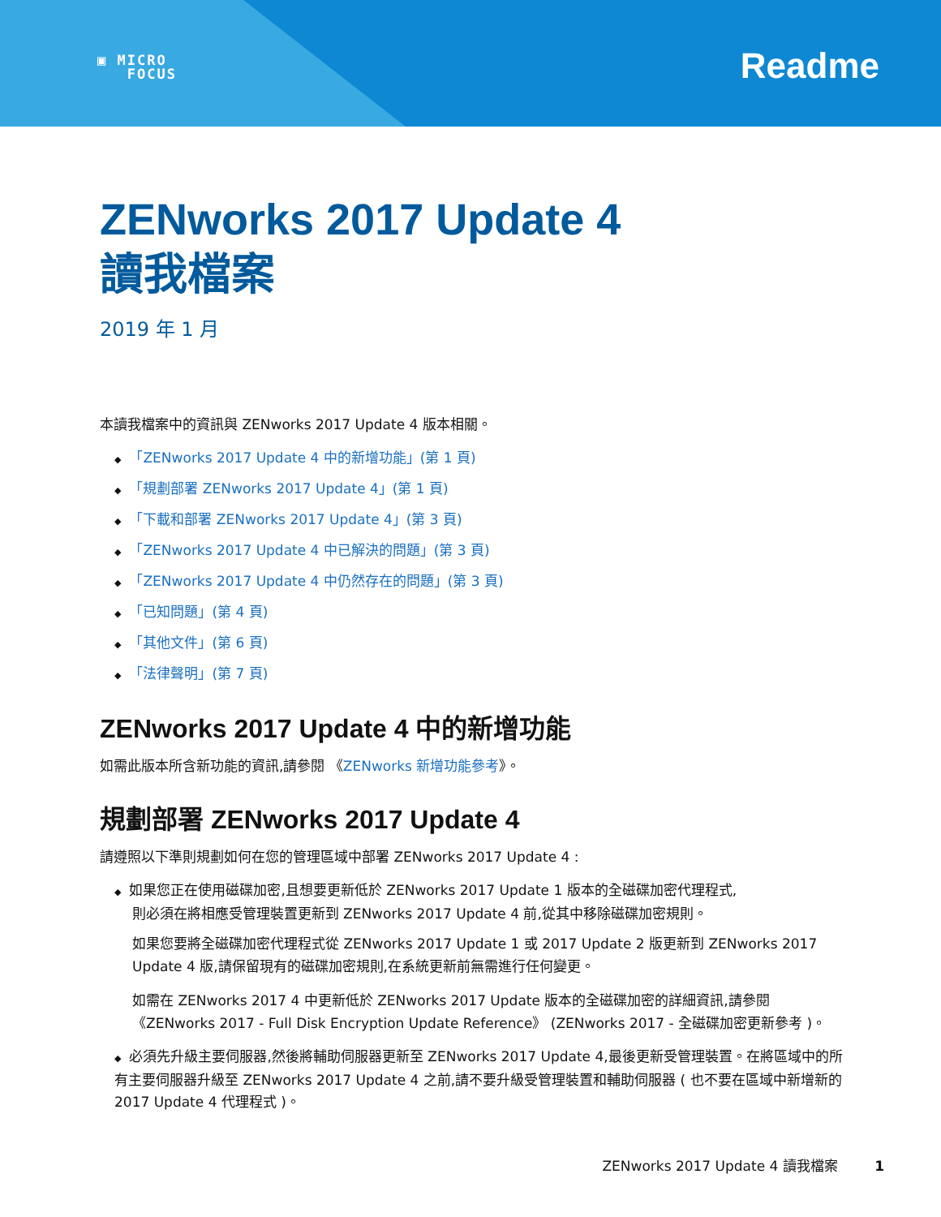▣ MICRO
FOCUS
Readme
ZENworks 2017 Update 4
讀我檔案
2019 年 1 月
本讀我檔案中的資訊與 ZENworks 2017 Update 4 版本相關。
◆ 「ZENworks 2017 Update 4 中的新增功能」(第 1 頁)
◆ 「規劃部署 ZENworks 2017 Update 4」(第 1 頁)
◆ 「下載和部署 ZENworks 2017 Update 4」(第 3 頁)
◆ 「ZENworks 2017 Update 4 中已解決的問題」(第 3 頁)
◆ 「ZENworks 2017 Update 4 中仍然存在的問題」(第 3 頁)
◆ 「已知問題」(第 4 頁)
◆ 「其他文件」(第 6 頁)
◆ 「法律聲明」(第 7 頁)
ZENworks 2017 Update 4 中的新增功能
如需此版本所含新功能的資訊,請參閱 《ZENworks 新增功能參考》。
規劃部署 ZENworks 2017 Update 4
請遵照以下準則規劃如何在您的管理區域中部署 ZENworks 2017 Update 4 :
◆ 如果您正在使用磁碟加密,且想要更新低於 ZENworks 2017 Update 1 版本的全磁碟加密代理程式,
則必須在將相應受管理裝置更新到 ZENworks 2017 Update 4 前,從其中移除磁碟加密規則。
如果您要將全磁碟加密代理程式從 ZENworks 2017 Update 1 或 2017 Update 2 版更新到 ZENworks 2017 Update 4 版,請保留現有的磁碟加密規則,在系統更新前無需進行任何變更。
如需在 ZENworks 2017 4 中更新低於 ZENworks 2017 Update 版本的全磁碟加密的詳細資訊,請參閱《ZENworks 2017 - Full Disk Encryption Update Reference》 (ZENworks 2017 - 全磁碟加密更新參考 )。
◆ 必須先升級主要伺服器,然後將輔助伺服器更新至 ZENworks 2017 Update 4,最後更新受管理裝置。在將區域中的所有主要伺服器升級至 ZENworks 2017 Update 4 之前,請不要升級受管理裝置和輔助伺服器 ( 也不要在區域中新增新的 2017 Update 4 代理程式 )。
ZENworks 2017 Update 4 讀我檔案 1